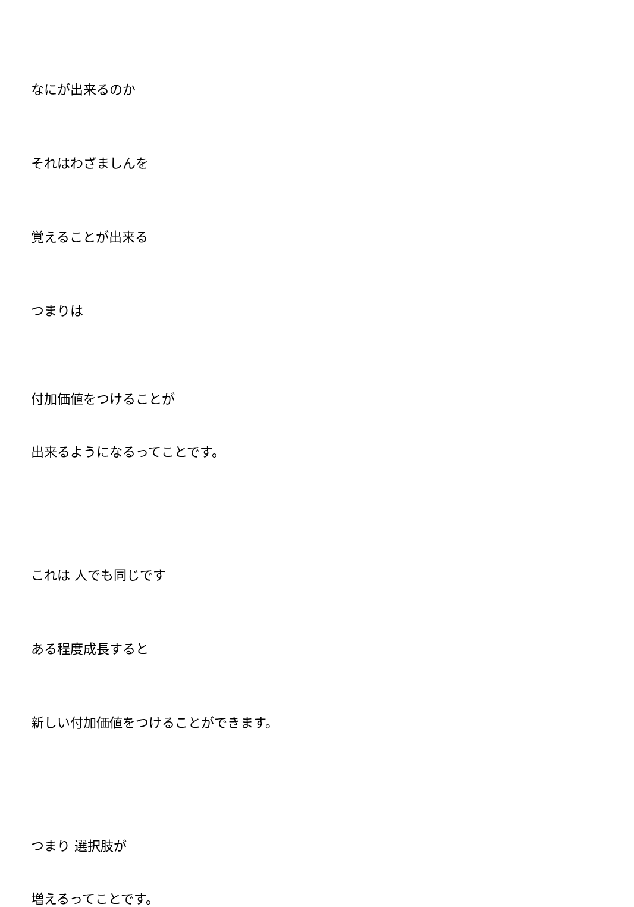なにが出来るのか
それはわざましんを
覚えることが出来る
つまりは
付加価値をつけることが
出来るようになるってことです。
これは 人でも同じです
ある程度成長すると
新しい付加価値をつけることができます。
つまり 選択肢が
増えるってことです。